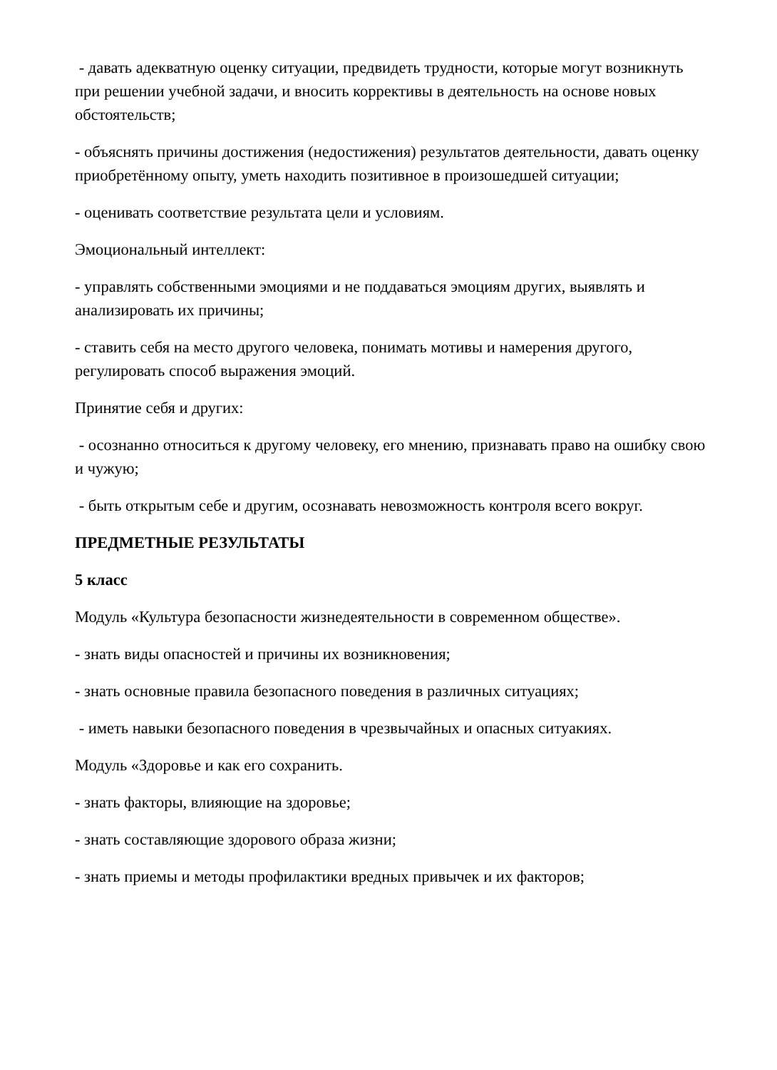- давать адекватную оценку ситуации, предвидеть трудности, которые могут возникнуть при решении учебной задачи, и вносить коррективы в деятельность на основе новых обстоятельств;
- объяснять причины достижения (недостижения) результатов деятельности, давать оценку приобретённому опыту, уметь находить позитивное в произошедшей ситуации;
- оценивать соответствие результата цели и условиям.
Эмоциональный интеллект:
- управлять собственными эмоциями и не поддаваться эмоциям других, выявлять и анализировать их причины;
- ставить себя на место другого человека, понимать мотивы и намерения другого, регулировать способ выражения эмоций.
Принятие себя и других:
- осознанно относиться к другому человеку, его мнению, признавать право на ошибку свою и чужую;
- быть открытым себе и другим, осознавать невозможность контроля всего вокруг.
ПРЕДМЕТНЫЕ РЕЗУЛЬТАТЫ
5 класс
Модуль «Культура безопасности жизнедеятельности в современном обществе».
- знать виды опасностей и причины их возникновения;
- знать основные правила безопасного поведения в различных ситуациях;
- иметь навыки безопасного поведения в чрезвычайных и опасных ситуакиях.
Модуль «Здоровье и как его сохранить.
- знать факторы, влияющие на здоровье;
- знать составляющие здорового образа жизни;
- знать приемы и методы профилактики вредных привычек и их факторов;